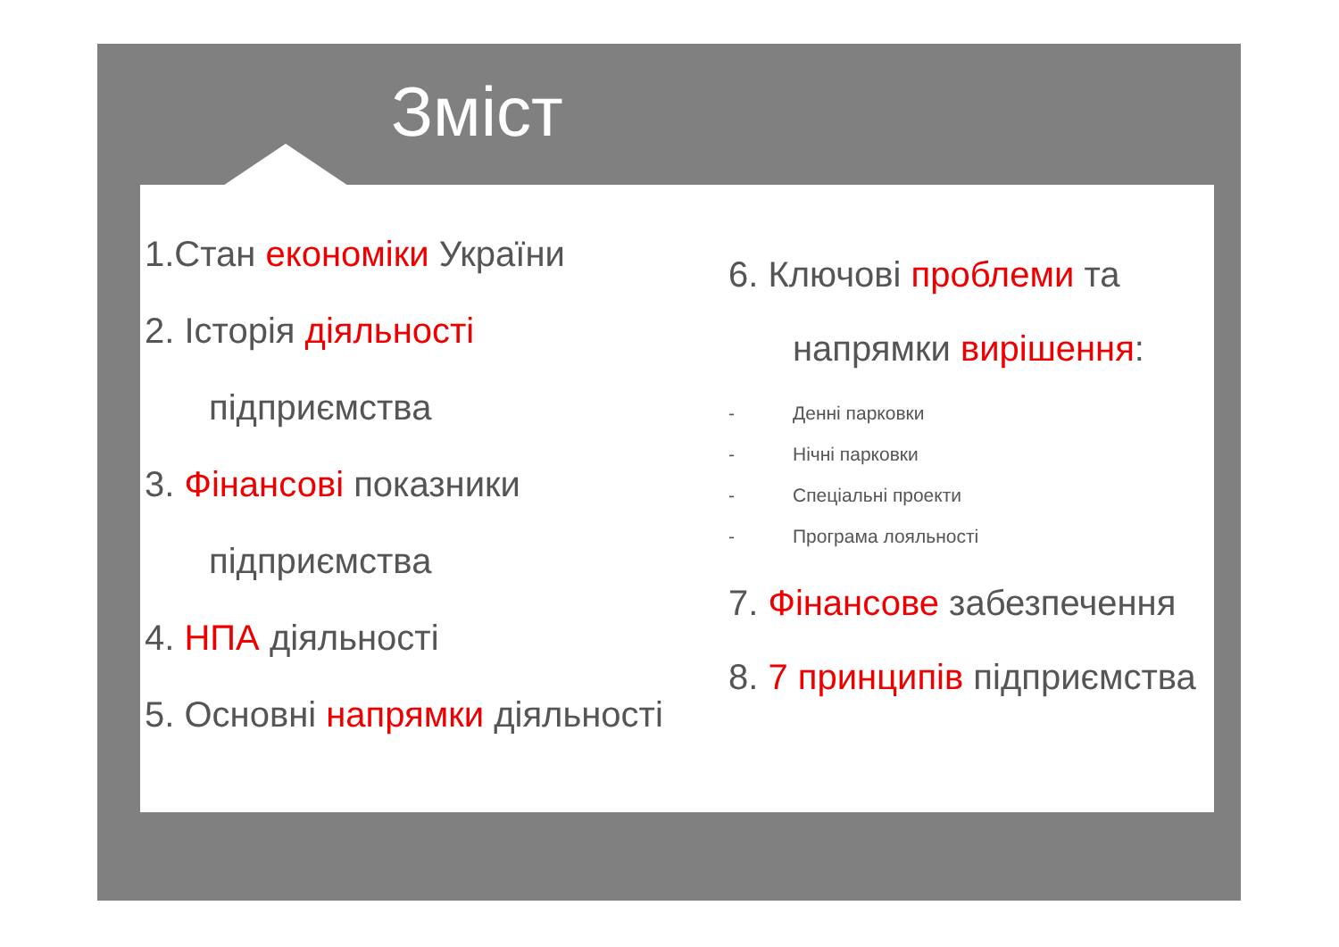Зміст
1.Стан економіки України
2. Історія діяльності
підприємства
3. Фінансові показники
підприємства
4. НПА діяльності
5. Основні напрямки діяльності
6. Ключові проблеми та
напрямки вирішення:
- Денні парковки
- Нічні парковки
- Спеціальні проекти
- Програма лояльності
7. Фінансове забезпечення
8. 7 принципів підприємства